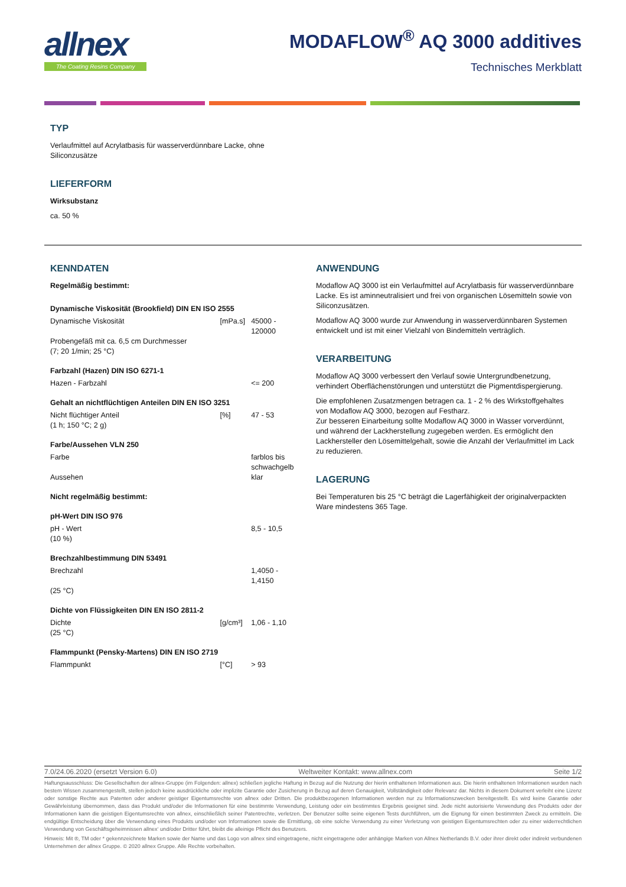allnex
The Coating Resins Company
MODAFLOW<sup>®</sup> AQ 3000 additives
Technisches Merkblatt
TYP
Verlaufmittel auf Acrylatbasis für wasserverdünnbare Lacke, ohne
Siliconzusätze
LIEFERFORM
Wirksubstanz
ca. 50 %
KENNDATEN
Regelmäßig bestimmt:
| Dynamische Viskosität (Brookfield) DIN EN ISO 2555 | | |
| Dynamische Viskosität Probengefäß mit ca. 6,5 cm Durchmesser (7; 20 1/min; 25 °C) | [mPa.s] | 45000 - 120000 |
| Farbzahl (Hazen) DIN ISO 6271-1 | | |
| Hazen - Farbzahl | | <= 200 |
| Gehalt an nichtflüchtigen Anteilen DIN EN ISO 3251 | | |
| Nicht flüchtiger Anteil (1 h; 150 °C; 2 g) | [%] | 47 - 53 |
| Farbe/Aussehen VLN 250 | | |
| Farbe Aussehen | | farblos bis schwachgelb klar |
| Nicht regelmäßig bestimmt: | | |
| pH-Wert DIN ISO 976 | | |
| pH - Wert (10 %) | | 8,5 - 10,5 |
| Brechzahlbestimmung DIN 53491 | | |
| Brechzahl (25 °C) | | 1,4050 - 1,4150 |
| Dichte von Flüssigkeiten DIN EN ISO 2811-2 | | |
| Dichte (25 °C) | [g/cm³] | 1,06 - 1,10 |
| Flammpunkt (Pensky-Martens) DIN EN ISO 2719 | | |
| Flammpunkt | [°C] | > 93 |
ANWENDUNG
Modaflow AQ 3000 ist ein Verlaufmittel auf Acrylatbasis für wasserverdünnbare Lacke. Es ist aminneutralisiert und frei von organischen Lösemitteln sowie von Siliconzusätzen.
Modaflow AQ 3000 wurde zur Anwendung in wasserverdünnbaren Systemen entwickelt und ist mit einer Vielzahl von Bindemitteln verträglich.
VERARBEITUNG
Modaflow AQ 3000 verbessert den Verlauf sowie Untergrundbenetzung, verhindert Oberflächenstörungen und unterstützt die Pigmentdispergierung.
Die empfohlenen Zusatzmengen betragen ca. 1 - 2 % des Wirkstoffgehaltes von Modaflow AQ 3000, bezogen auf Festharz.
Zur besseren Einarbeitung sollte Modaflow AQ 3000 in Wasser vorverdünnt, und während der Lackherstellung zugegeben werden. Es ermöglicht den Lackhersteller den Lösemittelgehalt, sowie die Anzahl der Verlaufmittel im Lack zu reduzieren.
LAGERUNG
Bei Temperaturen bis 25 °C beträgt die Lagerfähigkeit der originalverpackten Ware mindestens 365 Tage.
7.0/24.06.2020 (ersetzt Version 6.0) Weltweiter Kontakt: www.allnex.com Seite 1/2
Haftungsausschluss: Die Gesellschaften der allnex-Gruppe (im Folgenden: allnex) schließen jegliche Haftung in Bezug auf die Nutzung der hierin enthaltenen Informationen aus. Die hierin enthaltenen Informationen wurden nach bestem Wissen zusammengestellt, stellen jedoch keine ausdrückliche oder implizite Garantie oder Zusicherung in Bezug auf deren Genauigkeit, Vollständigkeit oder Relevanz dar. Nichts in diesem Dokument verleiht eine Lizenz oder sonstige Rechte aus Patenten oder anderer geistiger Eigentumsrechte von allnex oder Dritten. Die produktbezogenen Informationen werden nur zu Informationszwecken bereitgestellt. Es wird keine Garantie oder Gewährleistung übernommen, dass das Produkt und/oder die Informationen für eine bestimmte Verwendung, Leistung oder ein bestimmtes Ergebnis geeignet sind. Jede nicht autorisierte Verwendung des Produkts oder der Informationen kann die geistigen Eigentumsrechte von allnex, einschließlich seiner Patentrechte, verletzen. Der Benutzer sollte seine eigenen Tests durchführen, um die Eignung für einen bestimmten Zweck zu ermitteln. Die endgültige Entscheidung über die Verwendung eines Produkts und/oder von Informationen sowie die Ermittlung, ob eine solche Verwendung zu einer Verletzung von geistigen Eigentumsrechten oder zu einer widerrechtlichen Verwendung von Geschäftsgeheimnissen allnex‘ und/oder Dritter führt, bleibt die alleinige Pflicht des Benutzers.
Hinweis: Mit ®, TM oder * gekennzeichnete Marken sowie der Name und das Logo von allnex sind eingetragene, nicht eingetragene oder anhängige Marken von Allnex Netherlands B.V. oder ihrer direkt oder indirekt verbundenen Unternehmen der allnex Gruppe. © 2020 allnex Gruppe. Alle Rechte vorbehalten.